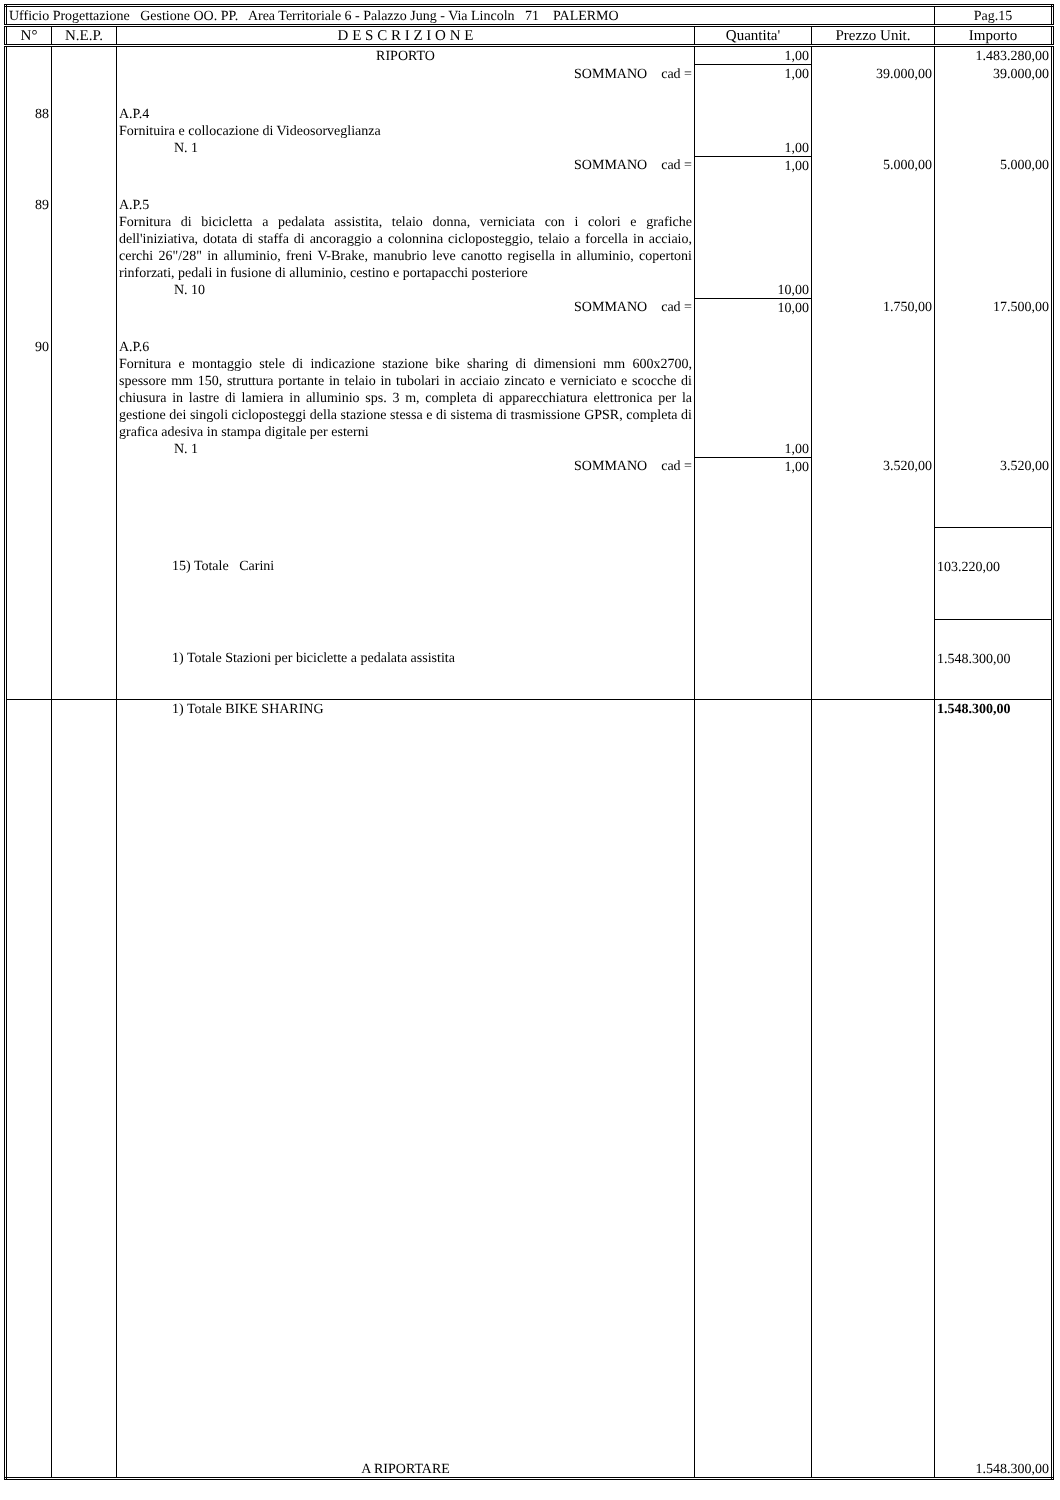| Ufficio Progettazione Gestione OO. PP. Area Territoriale 6 - Palazzo Jung - Via Lincoln 71 PALERMO | | | | | Pag.15 |
| N° | N.E.P. | D E S C R I Z I O N E | Quantita' | Prezzo Unit. | Importo |
| | | RIPORTO | 1,00 | | 1.483.280,00 |
| | | SOMMANO cad = | 1,00 | 39.000,00 | 39.000,00 |
| 88 | | A.P.4 Fornituira e collocazione di Videosorveglianza N. 1 | 1,00 | | |
| | | SOMMANO cad = | 1,00 | 5.000,00 | 5.000,00 |
| 89 | | A.P.5 Fornitura di bicicletta a pedalata assistita, telaio donna, verniciata con i colori e grafiche dell'iniziativa, dotata di staffa di ancoraggio a colonnina cicloposteggio, telaio a forcella in acciaio, cerchi 26"/28" in alluminio, freni V-Brake, manubrio leve canotto regisella in alluminio, copertoni rinforzati, pedali in fusione di alluminio, cestino e portapacchi posteriore N. 10 | 10,00 | | |
| | | SOMMANO cad = | 10,00 | 1.750,00 | 17.500,00 |
| 90 | | A.P.6 Fornitura e montaggio stele di indicazione stazione bike sharing di dimensioni mm 600x2700, spessore mm 150, struttura portante in telaio in tubolari in acciaio zincato e verniciato e scocche di chiusura in lastre di lamiera in alluminio sps. 3 m, completa di apparecchiatura elettronica per la gestione dei singoli cicloposteggi della stazione stessa e di sistema di trasmissione GPSR, completa di grafica adesiva in stampa digitale per esterni N. 1 | 1,00 | | |
| | | SOMMANO cad = | 1,00 | 3.520,00 | 3.520,00 |
| | | 15) Totale Carini | | | 103.220,00 |
| | | 1) Totale Stazioni per biciclette a pedalata assistita | | | 1.548.300,00 |
| | | 1) Totale BIKE SHARING | | | 1.548.300,00 |
| | | A RIPORTARE | | | 1.548.300,00 |